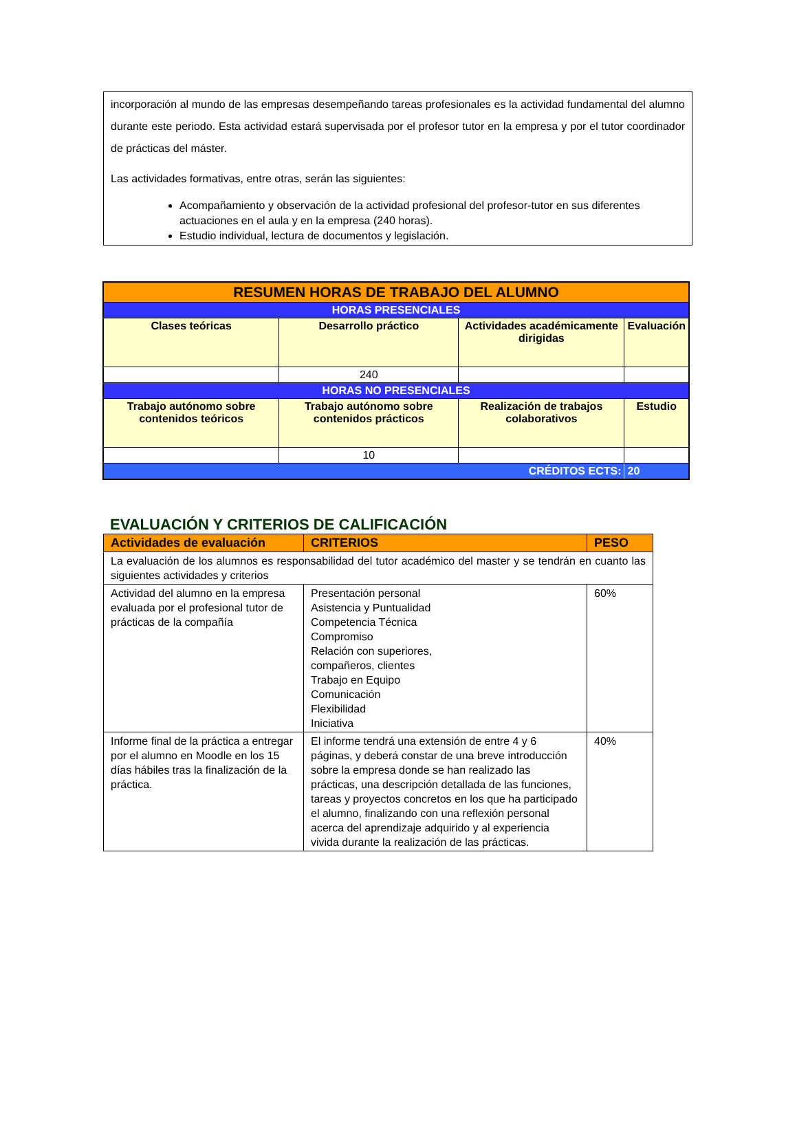incorporación al mundo de las empresas desempeñando tareas profesionales es la actividad fundamental del alumno durante este periodo. Esta actividad estará supervisada por el profesor tutor en la empresa y por el tutor coordinador de prácticas del máster.
Las actividades formativas, entre otras, serán las siguientes:
Acompañamiento y observación de la actividad profesional del profesor-tutor en sus diferentes actuaciones en el aula y en la empresa (240 horas).
Estudio individual, lectura de documentos y legislación.
| RESUMEN HORAS DE TRABAJO DEL ALUMNO | | | |
| HORAS PRESENCIALES | | | |
| Clases teóricas | Desarrollo práctico | Actividades académicamente dirigidas | Evaluación |
| | 240 | | |
| HORAS NO PRESENCIALES | | | |
| Trabajo autónomo sobre contenidos teóricos | Trabajo autónomo sobre contenidos prácticos | Realización de trabajos colaborativos | Estudio |
| | 10 | | |
| CRÉDITOS ECTS: | | | 20 |
EVALUACIÓN Y CRITERIOS DE CALIFICACIÓN
| Actividades de evaluación | CRITERIOS | PESO |
| --- | --- | --- |
| La evaluación de los alumnos es responsabilidad del tutor académico del master y se tendrán en cuanto las siguientes actividades y criterios | | |
| Actividad del alumno en la empresa evaluada por el profesional tutor de prácticas de la compañía | Presentación personal Asistencia y Puntualidad Competencia Técnica Compromiso Relación con superiores, compañeros, clientes Trabajo en Equipo Comunicación Flexibilidad Iniciativa | 60% |
| Informe final de la práctica a entregar por el alumno en Moodle en los 15 días hábiles tras la finalización de la práctica. | El informe tendrá una extensión de entre 4 y 6 páginas, y deberá constar de una breve introducción sobre la empresa donde se han realizado las prácticas, una descripción detallada de las funciones, tareas y proyectos concretos en los que ha participado el alumno, finalizando con una reflexión personal acerca del aprendizaje adquirido y al experiencia vivida durante la realización de las prácticas. | 40% |